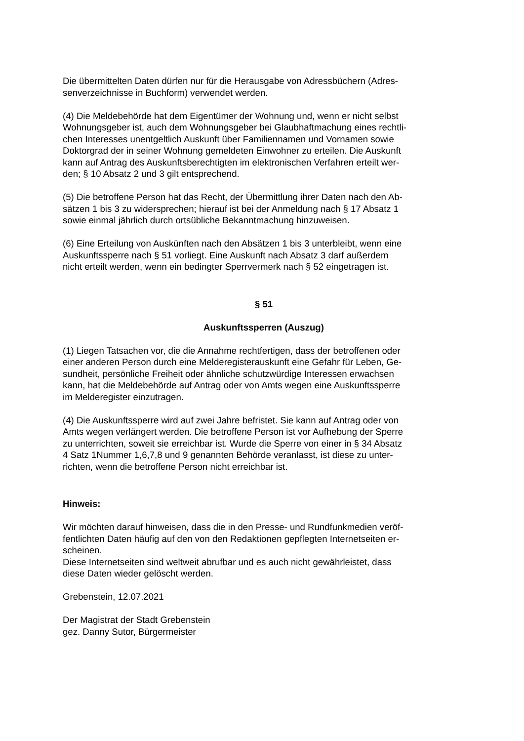Die übermittelten Daten dürfen nur für die Herausgabe von Adressbüchern (Adres-
senverzeichnisse in Buchform) verwendet werden.
(4) Die Meldebehörde hat dem Eigentümer der Wohnung und, wenn er nicht selbst
Wohnungsgeber ist, auch dem Wohnungsgeber bei Glaubhaftmachung eines rechtli-
chen Interesses unentgeltlich Auskunft über Familiennamen und Vornamen sowie
Doktorgrad der in seiner Wohnung gemeldeten Einwohner zu erteilen. Die Auskunft
kann auf Antrag des Auskunftsberechtigten im elektronischen Verfahren erteilt wer-
den; § 10 Absatz 2 und 3 gilt entsprechend.
(5) Die betroffene Person hat das Recht, der Übermittlung ihrer Daten nach den Ab-
sätzen 1 bis 3 zu widersprechen; hierauf ist bei der Anmeldung nach § 17 Absatz 1
sowie einmal jährlich durch ortsübliche Bekanntmachung hinzuweisen.
(6) Eine Erteilung von Auskünften nach den Absätzen 1 bis 3 unterbleibt, wenn eine
Auskunftssperre nach § 51 vorliegt. Eine Auskunft nach Absatz 3 darf außerdem
nicht erteilt werden, wenn ein bedingter Sperrvermerk nach § 52 eingetragen ist.
§ 51
Auskunftssperren (Auszug)
(1) Liegen Tatsachen vor, die die Annahme rechtfertigen, dass der betroffenen oder
einer anderen Person durch eine Melderegisterauskunft eine Gefahr für Leben, Ge-
sundheit, persönliche Freiheit oder ähnliche schutzwürdige Interessen erwachsen
kann, hat die Meldebehörde auf Antrag oder von Amts wegen eine Auskunftssperre
im Melderegister einzutragen.
(4) Die Auskunftssperre wird auf zwei Jahre befristet. Sie kann auf Antrag oder von
Amts wegen verlängert werden. Die betroffene Person ist vor Aufhebung der Sperre
zu unterrichten, soweit sie erreichbar ist. Wurde die Sperre von einer in § 34 Absatz
4 Satz 1Nummer 1,6,7,8 und 9 genannten Behörde veranlasst, ist diese zu unter-
richten, wenn die betroffene Person nicht erreichbar ist.
Hinweis:
Wir möchten darauf hinweisen, dass die in den Presse- und Rundfunkmedien veröf-
fentlichten Daten häufig auf den von den Redaktionen gepflegten Internetseiten er-
scheinen.
Diese Internetseiten sind weltweit abrufbar und es auch nicht gewährleistet, dass
diese Daten wieder gelöscht werden.
Grebenstein, 12.07.2021
Der Magistrat der Stadt Grebenstein
gez. Danny Sutor, Bürgermeister